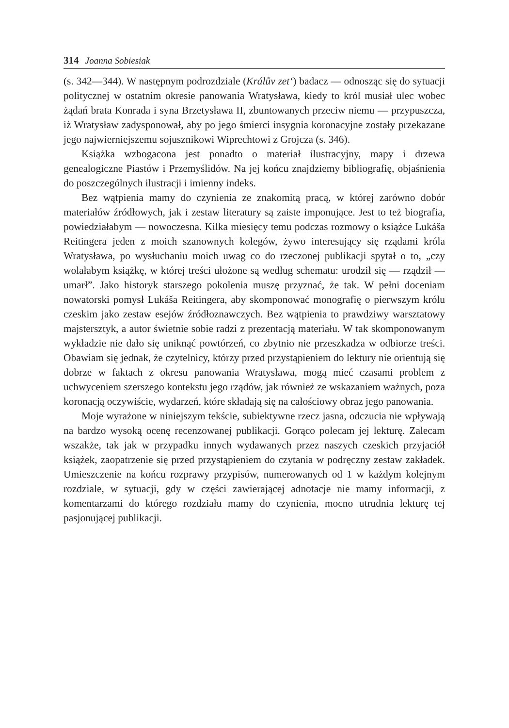314 Joanna Sobiesiak
(s. 342—344). W następnym podrozdziale (Králův zet‘) badacz — odnosząc się do sytuacji politycznej w ostatnim okresie panowania Wratysława, kiedy to król musiał ulec wobec żądań brata Konrada i syna Brzetysława II, zbuntowanych przeciw niemu — przypuszcza, iż Wratysław zadysponował, aby po jego śmierci insygnia koronacyjne zostały przekazane jego najwierniejszemu sojusznikowi Wiprechtowi z Grojcza (s. 346).
Książka wzbogacona jest ponadto o materiał ilustracyjny, mapy i drzewa genealogiczne Piastów i Przemyślidów. Na jej końcu znajdziemy bibliografię, objaśnienia do poszczególnych ilustracji i imienny indeks.
Bez wątpienia mamy do czynienia ze znakomitą pracą, w której zarówno dobór materiałów źródłowych, jak i zestaw literatury są zaiste imponujące. Jest to też biografia, powiedziałabym — nowoczesna. Kilka miesięcy temu podczas rozmowy o książce Lukáša Reitingera jeden z moich szanownych kolegów, żywo interesujący się rządami króla Wratysława, po wysłuchaniu moich uwag co do rzeczonej publikacji spytał o to, „czy wolałabym książkę, w której treści ułożone są według schematu: urodził się — rządził — umarł”. Jako historyk starszego pokolenia muszę przyznać, że tak. W pełni doceniam nowatorski pomysł Lukáša Reitingera, aby skomponować monografię o pierwszym królu czeskim jako zestaw esejów źródłoznawczych. Bez wątpienia to prawdziwy warsztatowy majstersztyk, a autor świetnie sobie radzi z prezentacją materiału. W tak skomponowanym wykładzie nie dało się uniknąć powtórzeń, co zbytnio nie przeszkadza w odbiorze treści. Obawiam się jednak, że czytelnicy, którzy przed przystąpieniem do lektury nie orientują się dobrze w faktach z okresu panowania Wratysława, mogą mieć czasami problem z uchwyceniem szerszego kontekstu jego rządów, jak również ze wskazaniem ważnych, poza koronacją oczywiście, wydarzeń, które składają się na całościowy obraz jego panowania.
Moje wyrażone w niniejszym tekście, subiektywne rzecz jasna, odczucia nie wpływają na bardzo wysoką ocenę recenzowanej publikacji. Gorąco polecam jej lekturę. Zalecam wszakże, tak jak w przypadku innych wydawanych przez naszych czeskich przyjaciół książek, zaopatrzenie się przed przystąpieniem do czytania w podręczny zestaw zakładek. Umieszczenie na końcu rozprawy przypisów, numerowanych od 1 w każdym kolejnym rozdziale, w sytuacji, gdy w części zawierającej adnotacje nie mamy informacji, z komentarzami do którego rozdziału mamy do czynienia, mocno utrudnia lekturę tej pasjonującej publikacji.